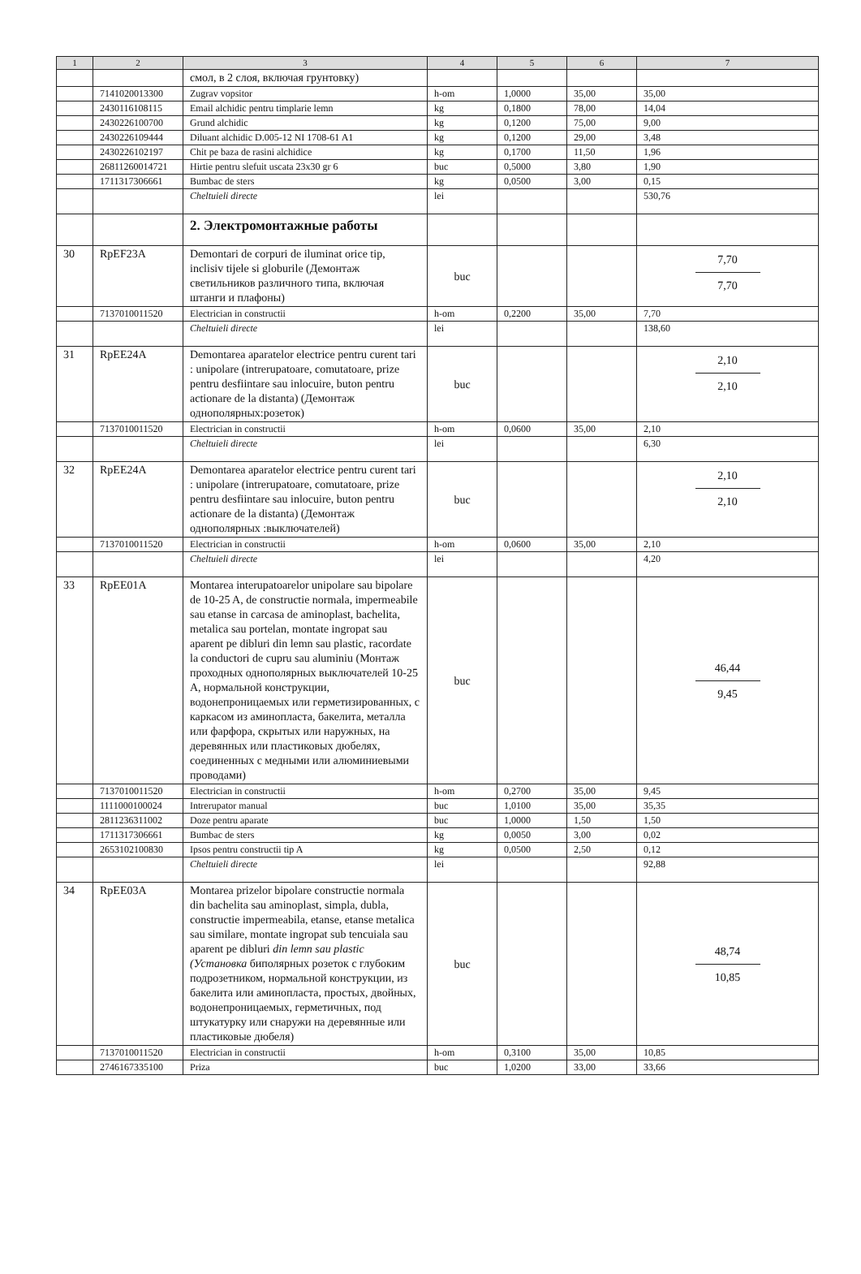| 1 | 2 | 3 | 4 | 5 | 6 | 7 |
| --- | --- | --- | --- | --- | --- | --- |
| | | смол, в 2 слоя, включая грунтовку) | | | | |
| | 7141020013300 | Zugrav vopsitor | h-om | 1,0000 | 35,00 | 35,00 |
| | 2430116108115 | Email alchidic pentru timplarie lemn | kg | 0,1800 | 78,00 | 14,04 |
| | 2430226100700 | Grund alchidic | kg | 0,1200 | 75,00 | 9,00 |
| | 2430226109444 | Diluant alchidic D.005-12 NI 1708-61 A1 | kg | 0,1200 | 29,00 | 3,48 |
| | 2430226102197 | Chit pe baza de rasini alchidice | kg | 0,1700 | 11,50 | 1,96 |
| | 26811260014721 | Hirtie pentru slefuit uscata 23x30 gr 6 | buc | 0,5000 | 3,80 | 1,90 |
| | 1711317306661 | Bumbac de sters | kg | 0,0500 | 3,00 | 0,15 |
| | | Cheltuieli directe | lei | | | 530,76 |
| | | 2. Электромонтажные работы | | | | |
| 30 | RpEF23A | Demontari de corpuri de iluminat orice tip, inclisiv tijele si globurile (Демонтаж светильников различного типа, включая штанги и плафоны) | buc | | | 7,70 7,70 |
| | 7137010011520 | Electrician in constructii | h-om | 0,2200 | 35,00 | 7,70 |
| | | Cheltuieli directe | lei | | | 138,60 |
| 31 | RpEE24A | Demontarea aparatelor electrice pentru curent tari : unipolare (intrerupatoare, comutatoare, prize pentru desfiintare sau inlocuire, buton pentru actionare de la distanta) (Демонтаж однополярных:розеток) | buc | | | 2,10 2,10 |
| | 7137010011520 | Electrician in constructii | h-om | 0,0600 | 35,00 | 2,10 |
| | | Cheltuieli directe | lei | | | 6,30 |
| 32 | RpEE24A | Demontarea aparatelor electrice pentru curent tari : unipolare (intrerupatoare, comutatoare, prize pentru desfiintare sau inlocuire, buton pentru actionare de la distanta) (Демонтаж однополярных :выключателей) | buc | | | 2,10 2,10 |
| | 7137010011520 | Electrician in constructii | h-om | 0,0600 | 35,00 | 2,10 |
| | | Cheltuieli directe | lei | | | 4,20 |
| 33 | RpEE01A | Montarea interupatoarelor unipolare sau bipolare de 10-25 A, de constructie normala, impermeabile sau etanse in carcasa de aminoplast, bachelita, metalica sau portelan, montate ingropat sau aparent pe dibluri din lemn sau plastic, racordate la conductori de cupru sau aluminiu (Монтаж проходных однополярных выключателей 10-25 А, нормальной конструкции, водонепроницаемых или герметизированных, с каркасом из аминопласта, бакелита, металла или фарфора, скрытых или наружных, на деревянных или пластиковых дюбелях, соединенных с медными или алюминиевыми проводами) | buc | | | 46,44 9,45 |
| | 7137010011520 | Electrician in constructii | h-om | 0,2700 | 35,00 | 9,45 |
| | 1111000100024 | Intrerupator manual | buc | 1,0100 | 35,00 | 35,35 |
| | 2811236311002 | Doze pentru aparate | buc | 1,0000 | 1,50 | 1,50 |
| | 1711317306661 | Bumbac de sters | kg | 0,0050 | 3,00 | 0,02 |
| | 2653102100830 | Ipsos pentru constructii tip A | kg | 0,0500 | 2,50 | 0,12 |
| | | Cheltuieli directe | lei | | | 92,88 |
| 34 | RpEE03A | Montarea prizelor bipolare constructie normala din bachelita sau aminoplast, simpla, dubla, constructie impermeabila, etanse, etanse metalica sau similare, montate ingropat sub tencuiala sau aparent pe dibluri din lemn sau plastic (Установка биполярных розеток с глубоким подрозетником, нормальной конструкции, из бакелита или аминопласта, простых, двойных, водонепроницаемых, герметичных, под штукатурку или снаружи на деревянные или пластиковые дюбеля) | buc | | | 48,74 10,85 |
| | 7137010011520 | Electrician in constructii | h-om | 0,3100 | 35,00 | 10,85 |
| | 2746167335100 | Priza | buc | 1,0200 | 33,00 | 33,66 |